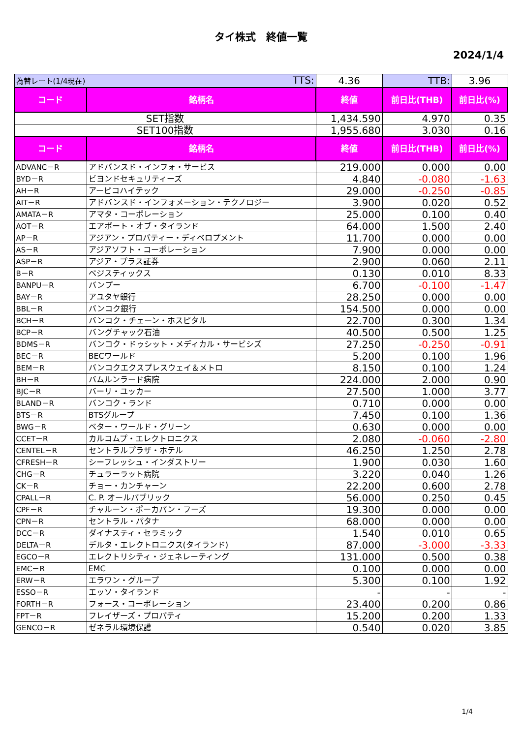タイ株式　終値一覧
2024/1/4
| 為替レート(1/4現在) TTS: | | 4.36 | TTB: | 3.96 |
| コード | 銘柄名 | 終値 | 前日比(THB) | 前日比(%) |
| SET指数 | | 1,434.590 | 4.970 | 0.35 |
| SET100指数 | | 1,955.680 | 3.030 | 0.16 |
| コード | 銘柄名 | 終値 | 前日比(THB) | 前日比(%) |
| ADVANC－R | アドバンスド・インフォ・サービス | 219.000 | 0.000 | 0.00 |
| BYD－R | ビヨンドセキュリティーズ | 4.840 | -0.080 | -1.63 |
| AH－R | アーピコハイテック | 29.000 | -0.250 | -0.85 |
| AIT－R | アドバンスド・インフォメーション・テクノロジー | 3.900 | 0.020 | 0.52 |
| AMATA－R | アマタ・コーポレーション | 25.000 | 0.100 | 0.40 |
| AOT－R | エアポート・オブ・タイランド | 64.000 | 1.500 | 2.40 |
| AP－R | アジアン・プロパティー・ディベロプメント | 11.700 | 0.000 | 0.00 |
| AS－R | アジアソフト・コーポレーション | 7.900 | 0.000 | 0.00 |
| ASP－R | アジア・プラス証券 | 2.900 | 0.060 | 2.11 |
| B－R | ベジスティックス | 0.130 | 0.010 | 8.33 |
| BANPU－R | バンプー | 6.700 | -0.100 | -1.47 |
| BAY－R | アユタヤ銀行 | 28.250 | 0.000 | 0.00 |
| BBL－R | バンコク銀行 | 154.500 | 0.000 | 0.00 |
| BCH－R | バンコク・チェーン・ホスピタル | 22.700 | 0.300 | 1.34 |
| BCP－R | バングチャック石油 | 40.500 | 0.500 | 1.25 |
| BDMS－R | バンコク・ドゥシット・メディカル・サービシズ | 27.250 | -0.250 | -0.91 |
| BEC－R | BECワールド | 5.200 | 0.100 | 1.96 |
| BEM－R | バンコクエクスプレスウェイ＆メトロ | 8.150 | 0.100 | 1.24 |
| BH－R | バムルンラード病院 | 224.000 | 2.000 | 0.90 |
| BJC－R | バーリ・ユッカー | 27.500 | 1.000 | 3.77 |
| BLAND－R | バンコク・ランド | 0.710 | 0.000 | 0.00 |
| BTS－R | BTSグループ | 7.450 | 0.100 | 1.36 |
| BWG－R | ベター・ワールド・グリーン | 0.630 | 0.000 | 0.00 |
| CCET－R | カルコムプ・エレクトロニクス | 2.080 | -0.060 | -2.80 |
| CENTEL－R | セントラルプラザ・ホテル | 46.250 | 1.250 | 2.78 |
| CFRESH－R | シーフレッシュ・インダストリー | 1.900 | 0.030 | 1.60 |
| CHG－R | チュラーラット病院 | 3.220 | 0.040 | 1.26 |
| CK－R | チョー・カンチャーン | 22.200 | 0.600 | 2.78 |
| CPALL－R | C. P. オールパブリック | 56.000 | 0.250 | 0.45 |
| CPF－R | チャルーン・ポーカパン・フーズ | 19.300 | 0.000 | 0.00 |
| CPN－R | セントラル・パタナ | 68.000 | 0.000 | 0.00 |
| DCC－R | ダイナスティ・セラミック | 1.540 | 0.010 | 0.65 |
| DELTA－R | デルタ・エレクトロニクス(タイランド) | 87.000 | -3.000 | -3.33 |
| EGCO－R | エレクトリシティ・ジェネレーティング | 131.000 | 0.500 | 0.38 |
| EMC－R | EMC | 0.100 | 0.000 | 0.00 |
| ERW－R | エラワン・グループ | 5.300 | 0.100 | 1.92 |
| ESSO－R | エッソ・タイランド | - | - | - |
| FORTH－R | フォース・コーポレーション | 23.400 | 0.200 | 0.86 |
| FPT－R | フレイザーズ・プロパティ | 15.200 | 0.200 | 1.33 |
| GENCO－R | ゼネラル環境保護 | 0.540 | 0.020 | 3.85 |
1/4